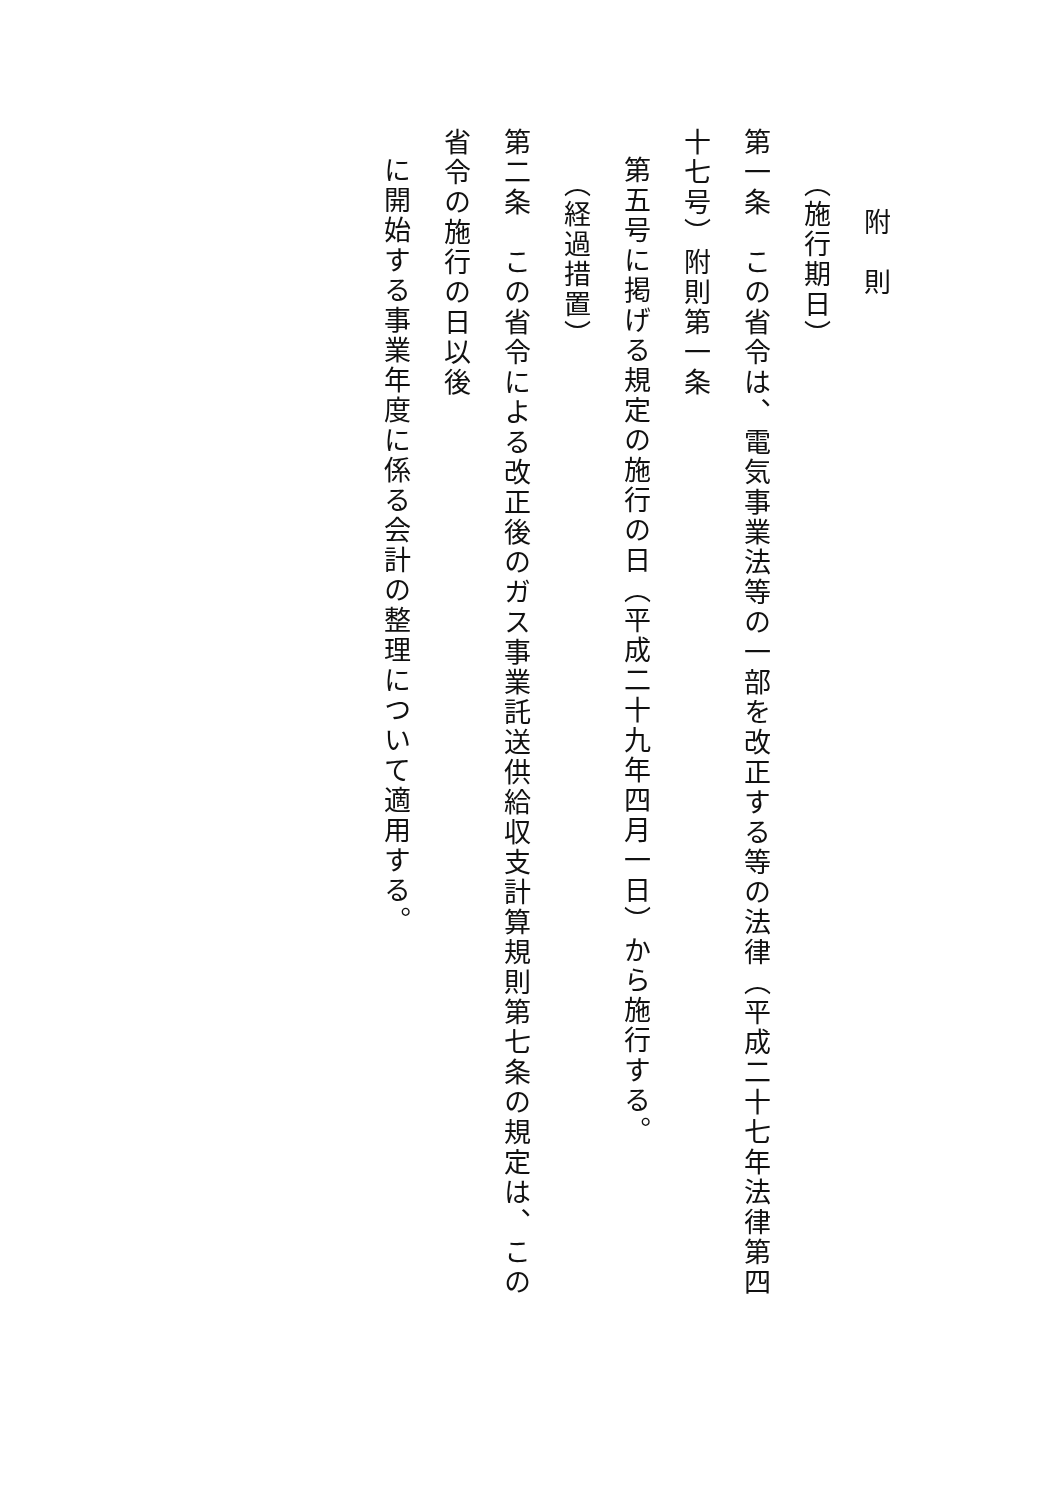附　則
（施行期日）
第一条　この省令は、電気事業法等の一部を改正する等の法律（平成二十七年法律第四十七号）附則第一条
第五号に掲げる規定の施行の日（平成二十九年四月一日）から施行する。
（経過措置）
第二条　この省令による改正後のガス事業託送供給収支計算規則第七条の規定は、この省令の施行の日以後
に開始する事業年度に係る会計の整理について適用する。